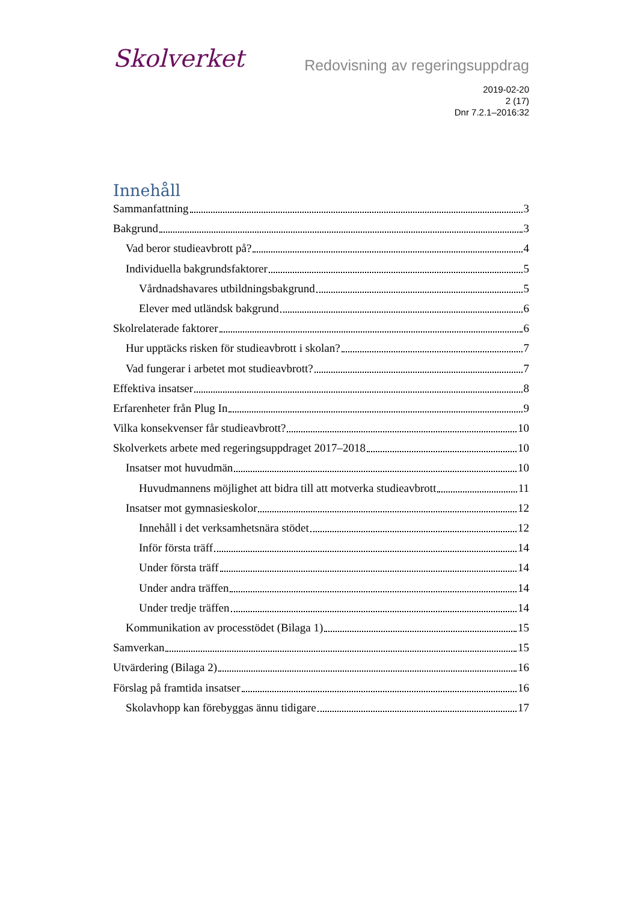Skolverket
Redovisning av regeringsuppdrag
2019-02-20
2 (17)
Dnr 7.2.1–2016:32
Innehåll
Sammanfattning 3
Bakgrund 3
Vad beror studieavbrott på? 4
Individuella bakgrundsfaktorer 5
Vårdnadshavares utbildningsbakgrund 5
Elever med utländsk bakgrund 6
Skolrelaterade faktorer 6
Hur upptäcks risken för studieavbrott i skolan? 7
Vad fungerar i arbetet mot studieavbrott? 7
Effektiva insatser 8
Erfarenheter från Plug In 9
Vilka konsekvenser får studieavbrott? 10
Skolverkets arbete med regeringsuppdraget 2017–2018 10
Insatser mot huvudmän 10
Huvudmannens möjlighet att bidra till att motverka studieavbrott 11
Insatser mot gymnasieskolor 12
Innehåll i det verksamhetsnära stödet 12
Inför första träff 14
Under första träff 14
Under andra träffen 14
Under tredje träffen 14
Kommunikation av processtödet (Bilaga 1) 15
Samverkan 15
Utvärdering (Bilaga 2) 16
Förslag på framtida insatser 16
Skolavhopp kan förebyggas ännu tidigare 17